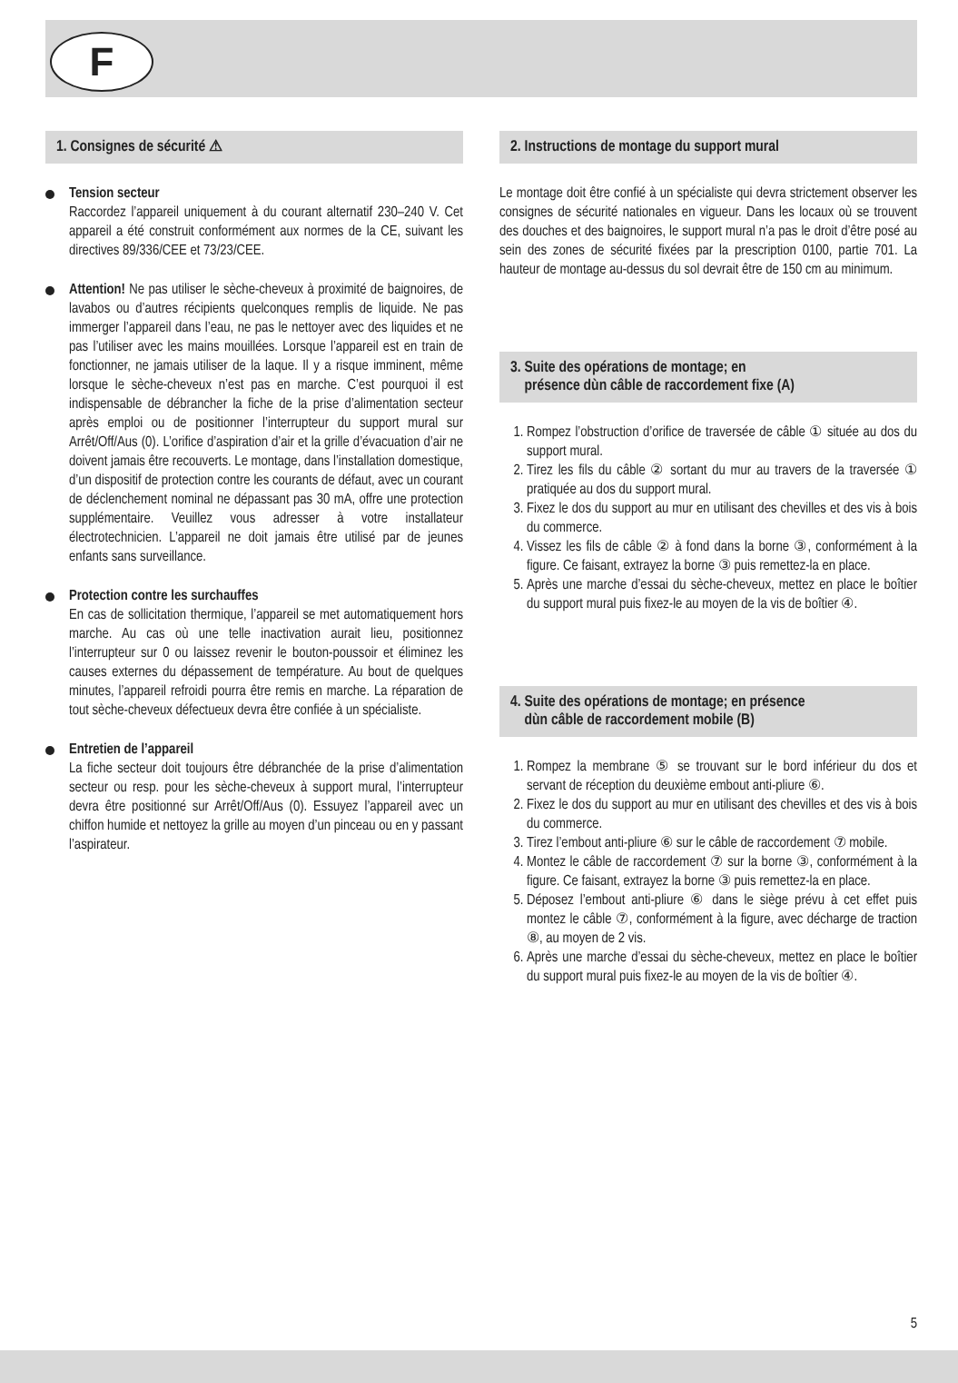F
1. Consignes de sécurité ⚠
Tension secteur
Raccordez l’appareil uniquement à du courant alternatif 230–240 V. Cet appareil a été construit conformément aux normes de la CE, suivant les directives 89/336/CEE et 73/23/CEE.
Attention! Ne pas utiliser le sèche-cheveux à proximité de baignoires, de lavabos ou d’autres récipients quelconques remplis de liquide. Ne pas immerger l’appareil dans l’eau, ne pas le nettoyer avec des liquides et ne pas l’utiliser avec les mains mouillées. Lorsque l’appareil est en train de fonctionner, ne jamais utiliser de la laque. Il y a risque imminent, même lorsque le sèche-cheveux n’est pas en marche. C’est pourquoi il est indispensable de débrancher la fiche de la prise d’alimentation secteur après emploi ou de positionner l’interrupteur du support mural sur Arrêt/Off/Aus (0). L’orifice d’aspiration d’air et la grille d’évacuation d’air ne doivent jamais être recouverts. Le montage, dans l’installation domestique, d’un dispositif de protection contre les courants de défaut, avec un courant de déclenchement nominal ne dépassant pas 30 mA, offre une protection supplémentaire. Veuillez vous adresser à votre installateur électrotechnicien. L’appareil ne doit jamais être utilisé par de jeunes enfants sans surveillance.
Protection contre les surchauffes
En cas de sollicitation thermique, l’appareil se met automatiquement hors marche. Au cas où une telle inactivation aurait lieu, positionnez l’interrupteur sur 0 ou laissez revenir le bouton-poussoir et éliminez les causes externes du dépassement de température. Au bout de quelques minutes, l’appareil refroidi pourra être remis en marche. La réparation de tout sèche-cheveux défectueux devra être confiée à un spécialiste.
Entretien de l’appareil
La fiche secteur doit toujours être débranchée de la prise d’alimentation secteur ou resp. pour les sèche-cheveux à support mural, l’interrupteur devra être positionné sur Arrêt/Off/Aus (0). Essuyez l’appareil avec un chiffon humide et nettoyez la grille au moyen d’un pinceau ou en y passant l’aspirateur.
2. Instructions de montage du support mural
Le montage doit être confié à un spécialiste qui devra strictement observer les consignes de sécurité nationales en vigueur. Dans les locaux où se trouvent des douches et des baignoires, le support mural n’a pas le droit d’être posé au sein des zones de sécurité fixées par la prescription 0100, partie 701. La hauteur de montage au-dessus du sol devrait être de 150 cm au minimum.
3. Suite des opérations de montage; en
présence dùn câble de raccordement fixe (A)
1. Rompez l’obstruction d’orifice de traversée de câble ① située au dos du support mural.
2. Tirez les fils du câble ② sortant du mur au travers de la traversée ① pratiquée au dos du support mural.
3. Fixez le dos du support au mur en utilisant des chevilles et des vis à bois du commerce.
4. Vissez les fils de câble ② à fond dans la borne ③, conformément à la figure. Ce faisant, extrayez la borne ③ puis remettez-la en place.
5. Après une marche d’essai du sèche-cheveux, mettez en place le boîtier du support mural puis fixez-le au moyen de la vis de boîtier ④.
4. Suite des opérations de montage; en présence
dùn câble de raccordement mobile (B)
1. Rompez la membrane ⑤ se trouvant sur le bord inférieur du dos et servant de réception du deuxième embout anti-pliure ⑥.
2. Fixez le dos du support au mur en utilisant des chevilles et des vis à bois du commerce.
3. Tirez l’embout anti-pliure ⑥ sur le câble de raccordement ⑦ mobile.
4. Montez le câble de raccordement ⑦ sur la borne ③, conformément à la figure. Ce faisant, extrayez la borne ③ puis remettez-la en place.
5. Déposez l’embout anti-pliure ⑥ dans le siège prévu à cet effet puis montez le câble ⑦, conformément à la figure, avec décharge de traction ⑧, au moyen de 2 vis.
6. Après une marche d’essai du sèche-cheveux, mettez en place le boîtier du support mural puis fixez-le au moyen de la vis de boîtier ④.
5